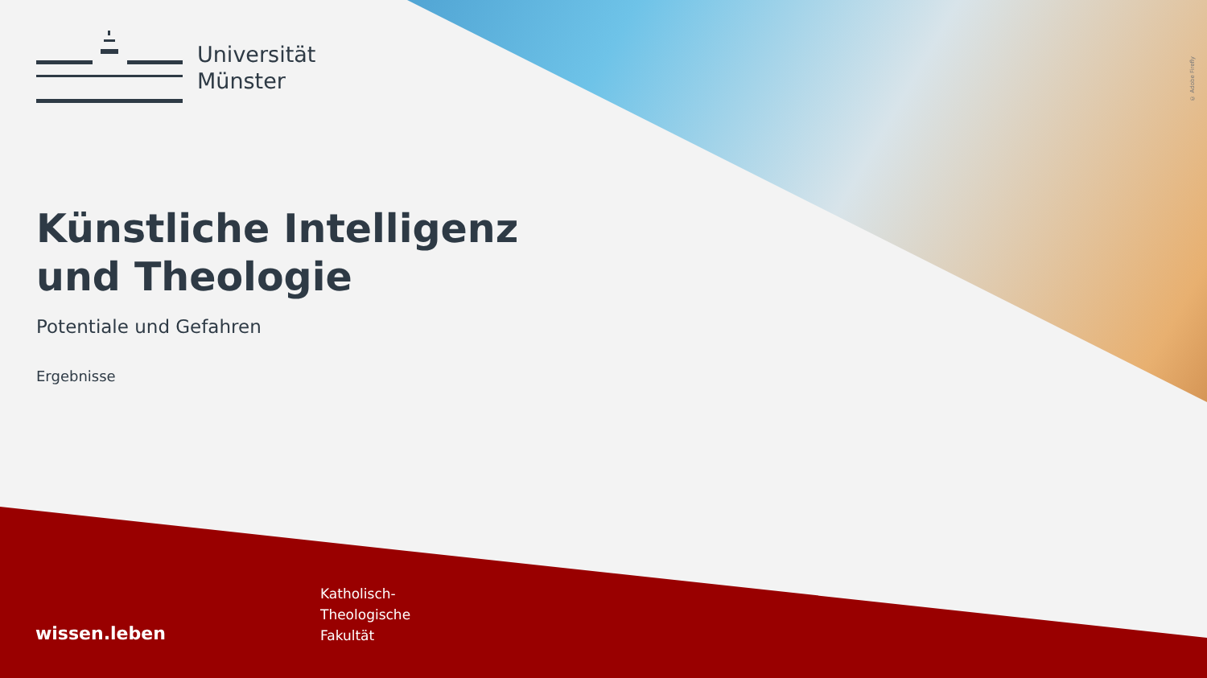© Adobe Firefly
Universität
Münster
Künstliche Intelligenz
und Theologie
Potentiale und Gefahren
Ergebnisse
wissen.leben
Katholisch-
Theologische
Fakultät